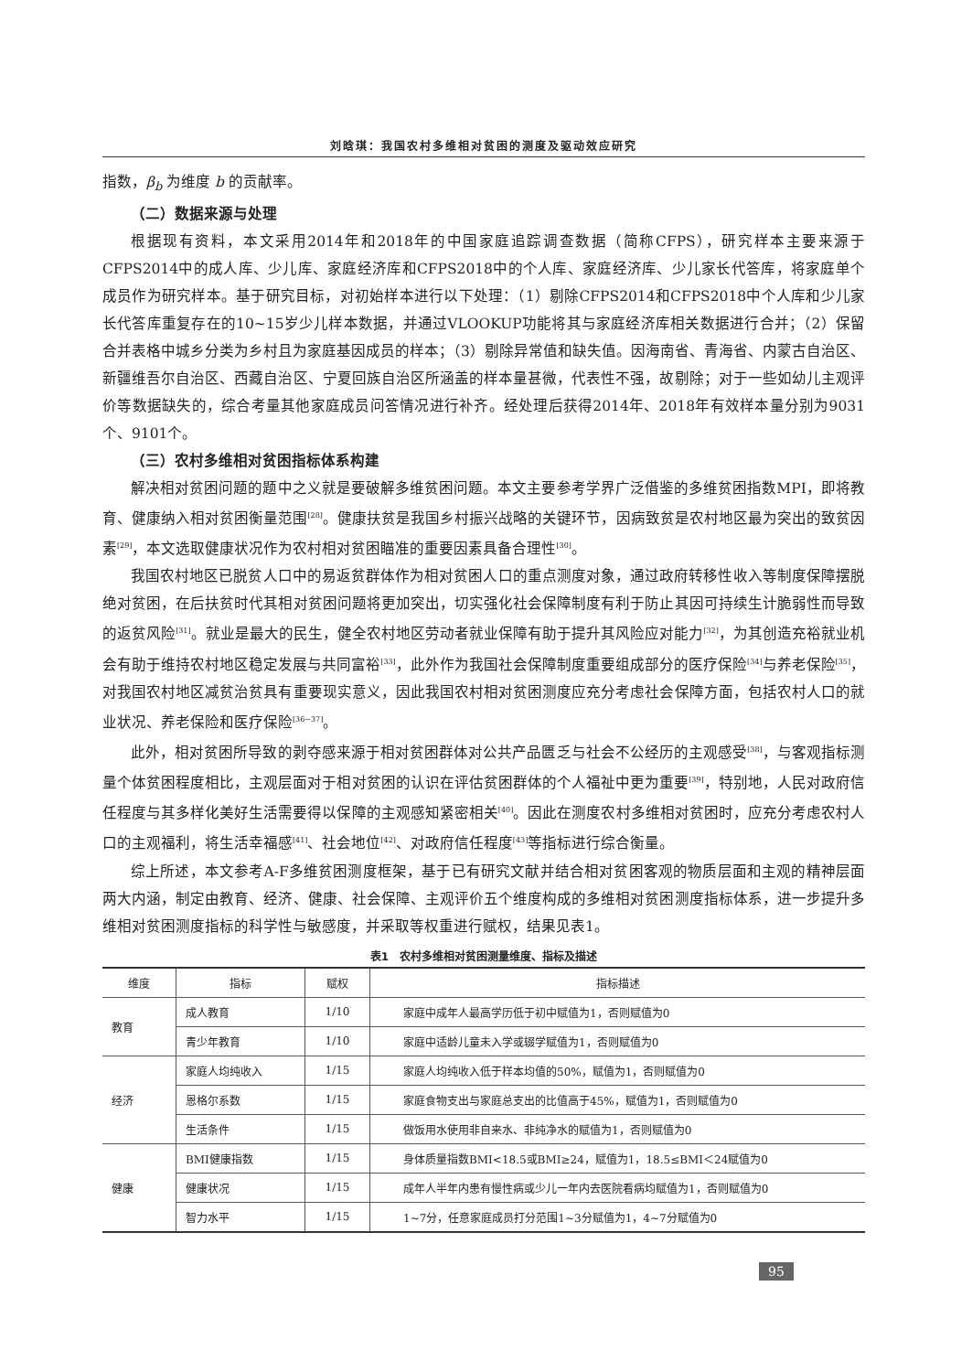刘晗琪：我国农村多维相对贫困的测度及驱动效应研究
指数，β<sub>b</sub> 为维度 b 的贡献率。
（二）数据来源与处理
根据现有资料，本文采用2014年和2018年的中国家庭追踪调查数据（简称CFPS），研究样本主要来源于CFPS2014中的成人库、少儿库、家庭经济库和CFPS2018中的个人库、家庭经济库、少儿家长代答库，将家庭单个成员作为研究样本。基于研究目标，对初始样本进行以下处理：（1）剔除CFPS2014和CFPS2018中个人库和少儿家长代答库重复存在的10~15岁少儿样本数据，并通过VLOOKUP功能将其与家庭经济库相关数据进行合并；（2）保留合并表格中城乡分类为乡村且为家庭基因成员的样本；（3）剔除异常值和缺失值。因海南省、青海省、内蒙古自治区、新疆维吾尔自治区、西藏自治区、宁夏回族自治区所涵盖的样本量甚微，代表性不强，故剔除；对于一些如幼儿主观评价等数据缺失的，综合考量其他家庭成员问答情况进行补齐。经处理后获得2014年、2018年有效样本量分别为9031个、9101个。
（三）农村多维相对贫困指标体系构建
解决相对贫困问题的题中之义就是要破解多维贫困问题。本文主要参考学界广泛借鉴的多维贫困指数MPI，即将教育、健康纳入相对贫困衡量范围<sup>[28]</sup>。健康扶贫是我国乡村振兴战略的关键环节，因病致贫是农村地区最为突出的致贫因素<sup>[29]</sup>，本文选取健康状况作为农村相对贫困瞄准的重要因素具备合理性<sup>[30]</sup>。
我国农村地区已脱贫人口中的易返贫群体作为相对贫困人口的重点测度对象，通过政府转移性收入等制度保障摆脱绝对贫困，在后扶贫时代其相对贫困问题将更加突出，切实强化社会保障制度有利于防止其因可持续生计脆弱性而导致的返贫风险<sup>[31]</sup>。就业是最大的民生，健全农村地区劳动者就业保障有助于提升其风险应对能力<sup>[32]</sup>，为其创造充裕就业机会有助于维持农村地区稳定发展与共同富裕<sup>[33]</sup>，此外作为我国社会保障制度重要组成部分的医疗保险<sup>[34]</sup>与养老保险<sup>[35]</sup>，对我国农村地区减贫治贫具有重要现实意义，因此我国农村相对贫困测度应充分考虑社会保障方面，包括农村人口的就业状况、养老保险和医疗保险<sup>[36~37]</sup>。
此外，相对贫困所导致的剥夺感来源于相对贫困群体对公共产品匮乏与社会不公经历的主观感受<sup>[38]</sup>，与客观指标测量个体贫困程度相比，主观层面对于相对贫困的认识在评估贫困群体的个人福祉中更为重要<sup>[39]</sup>，特别地，人民对政府信任程度与其多样化美好生活需要得以保障的主观感知紧密相关<sup>[40]</sup>。因此在测度农村多维相对贫困时，应充分考虑农村人口的主观福利，将生活幸福感<sup>[41]</sup>、社会地位<sup>[42]</sup>、对政府信任程度<sup>[43]</sup>等指标进行综合衡量。
综上所述，本文参考A-F多维贫困测度框架，基于已有研究文献并结合相对贫困客观的物质层面和主观的精神层面两大内涵，制定由教育、经济、健康、社会保障、主观评价五个维度构成的多维相对贫困测度指标体系，进一步提升多维相对贫困测度指标的科学性与敏感度，并采取等权重进行赋权，结果见表1。
表1　农村多维相对贫困测量维度、指标及描述
| 维度 | 指标 | 赋权 | 指标描述 |
| --- | --- | --- | --- |
| 教育 | 成人教育 | 1/10 | 家庭中成年人最高学历低于初中赋值为1，否则赋值为0 |
| | 青少年教育 | 1/10 | 家庭中适龄儿童未入学或辍学赋值为1，否则赋值为0 |
| 经济 | 家庭人均纯收入 | 1/15 | 家庭人均纯收入低于样本均值的50%，赋值为1，否则赋值为0 |
| | 恩格尔系数 | 1/15 | 家庭食物支出与家庭总支出的比值高于45%，赋值为1，否则赋值为0 |
| | 生活条件 | 1/15 | 做饭用水使用非自来水、非纯净水的赋值为1，否则赋值为0 |
| 健康 | BMI健康指数 | 1/15 | 身体质量指数BMI<18.5或BMI≥24，赋值为1，18.5≤BMI＜24赋值为0 |
| | 健康状况 | 1/15 | 成年人半年内患有慢性病或少儿一年内去医院看病均赋值为1，否则赋值为0 |
| | 智力水平 | 1/15 | 1~7分，任意家庭成员打分范围1~3分赋值为1，4~7分赋值为0 |
95